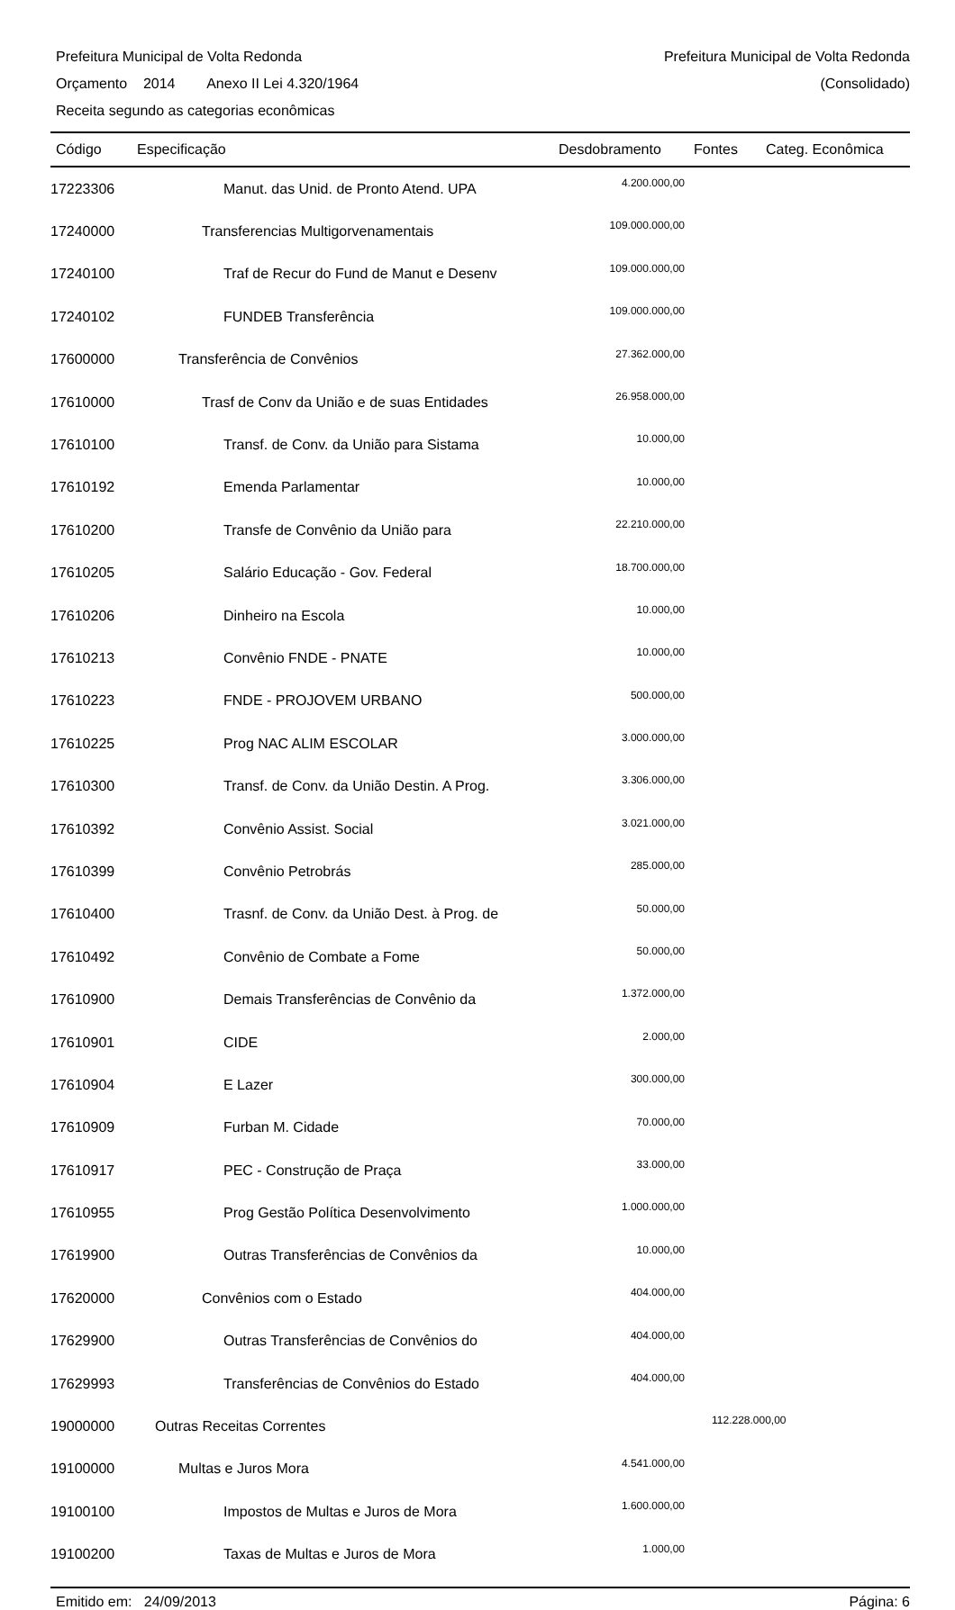Prefeitura Municipal de Volta Redonda Prefeitura Municipal de Volta Redonda
Orçamento 2014 Anexo II Lei 4.320/1964 (Consolidado)
Receita segundo as categorias econômicas
| Código | Especificação | Desdobramento | Fontes | Categ. Econômica |
| --- | --- | --- | --- | --- |
| 17223306 | Manut. das Unid. de Pronto Atend. UPA | 4.200.000,00 | | |
| 17240000 | Transferencias Multigorvenamentais | 109.000.000,00 | | |
| 17240100 | Traf de Recur do Fund de Manut e Desenv | 109.000.000,00 | | |
| 17240102 | FUNDEB Transferência | 109.000.000,00 | | |
| 17600000 | Transferência de Convênios | 27.362.000,00 | | |
| 17610000 | Trasf de Conv da União e de suas Entidades | 26.958.000,00 | | |
| 17610100 | Transf. de Conv. da União para Sistama | 10.000,00 | | |
| 17610192 | Emenda Parlamentar | 10.000,00 | | |
| 17610200 | Transfe de Convênio da União para | 22.210.000,00 | | |
| 17610205 | Salário Educação - Gov. Federal | 18.700.000,00 | | |
| 17610206 | Dinheiro na Escola | 10.000,00 | | |
| 17610213 | Convênio FNDE - PNATE | 10.000,00 | | |
| 17610223 | FNDE - PROJOVEM URBANO | 500.000,00 | | |
| 17610225 | Prog NAC ALIM ESCOLAR | 3.000.000,00 | | |
| 17610300 | Transf. de Conv. da União Destin. A Prog. | 3.306.000,00 | | |
| 17610392 | Convênio Assist. Social | 3.021.000,00 | | |
| 17610399 | Convênio Petrobrás | 285.000,00 | | |
| 17610400 | Trasnf. de Conv. da União Dest. à Prog. de | 50.000,00 | | |
| 17610492 | Convênio de Combate a Fome | 50.000,00 | | |
| 17610900 | Demais Transferências de Convênio da | 1.372.000,00 | | |
| 17610901 | CIDE | 2.000,00 | | |
| 17610904 | E Lazer | 300.000,00 | | |
| 17610909 | Furban M. Cidade | 70.000,00 | | |
| 17610917 | PEC - Construção de Praça | 33.000,00 | | |
| 17610955 | Prog Gestão Política Desenvolvimento | 1.000.000,00 | | |
| 17619900 | Outras Transferências de Convênios da | 10.000,00 | | |
| 17620000 | Convênios com o Estado | 404.000,00 | | |
| 17629900 | Outras Transferências de Convênios do | 404.000,00 | | |
| 17629993 | Transferências de Convênios do Estado | 404.000,00 | | |
| 19000000 | Outras Receitas Correntes | | 112.228.000,00 | |
| 19100000 | Multas e Juros Mora | 4.541.000,00 | | |
| 19100100 | Impostos de Multas e Juros de Mora | 1.600.000,00 | | |
| 19100200 | Taxas de Multas e Juros de Mora | 1.000,00 | | |
Emitido em: 24/09/2013 Página: 6